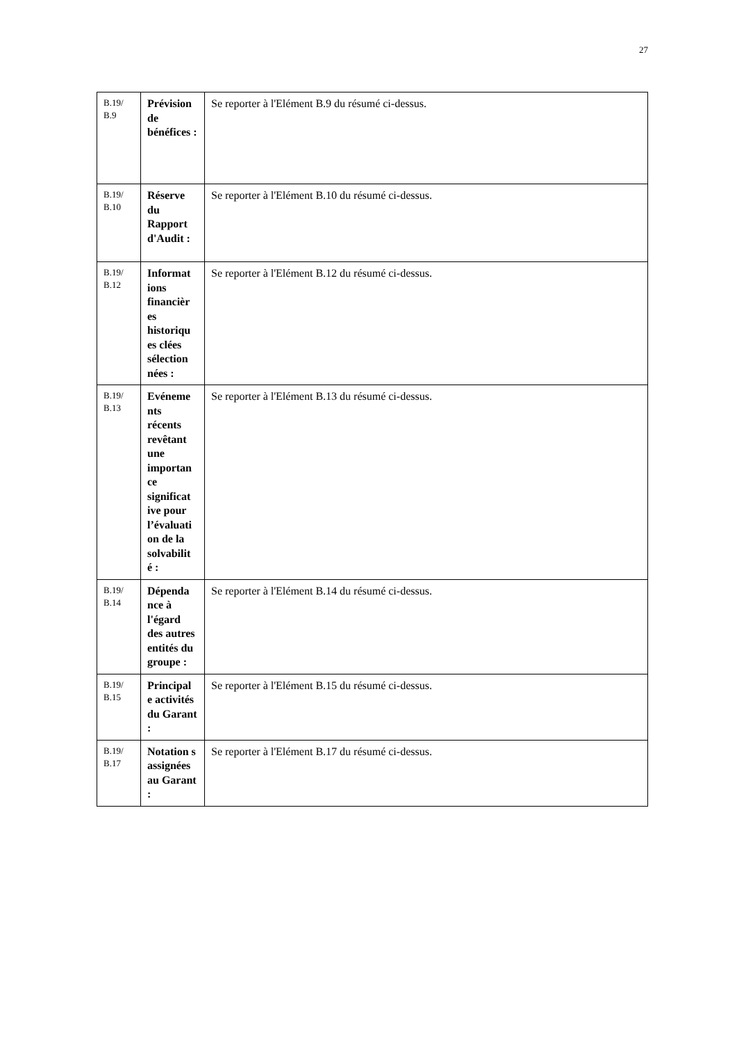27
| B.19/ B.9 | Prévision de bénéfices : | Se reporter à l'Elément B.9 du résumé ci-dessus. |
| B.19/ B.10 | Réserve du Rapport d'Audit : | Se reporter à l'Elément B.10 du résumé ci-dessus. |
| B.19/ B.12 | Informat ions financièr es historiqu es clées sélection nées : | Se reporter à l'Elément B.12 du résumé ci-dessus. |
| B.19/ B.13 | Evéneme nts récents revêtant une importan ce significat ive pour l’évaluati on de la solvabilit é : | Se reporter à l'Elément B.13 du résumé ci-dessus. |
| B.19/ B.14 | Dépenda nce à l'égard des autres entités du groupe : | Se reporter à l'Elément B.14 du résumé ci-dessus. |
| B.19/ B.15 | Principal e activités du Garant : | Se reporter à l'Elément B.15 du résumé ci-dessus. |
| B.19/ B.17 | Notation s assignées au Garant : | Se reporter à l'Elément B.17 du résumé ci-dessus. |